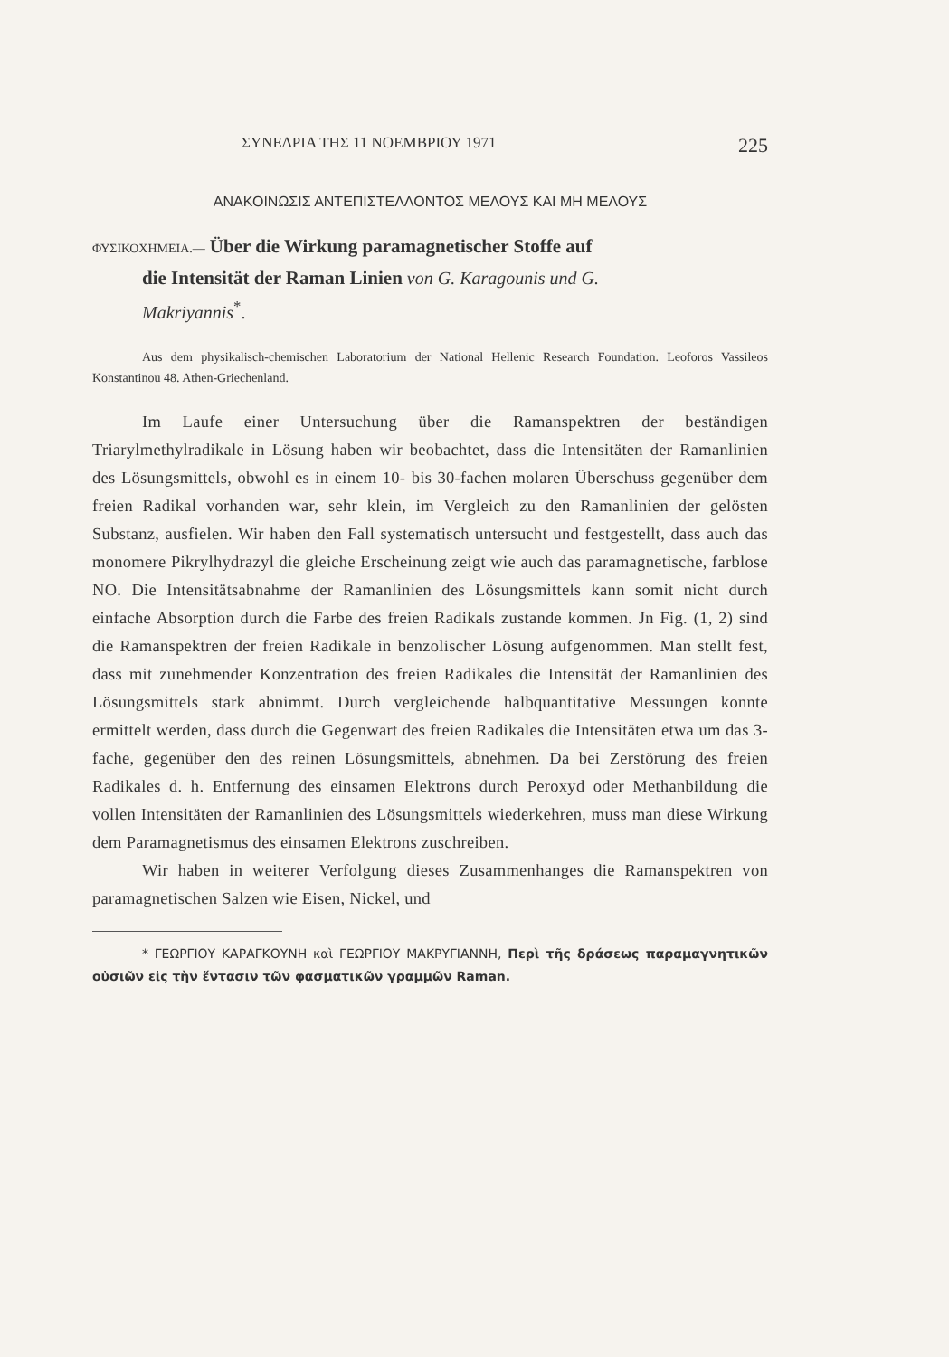ΣΥΝΕΔΡΙΑ ΤΗΣ 11 ΝΟΕΜΒΡΙΟΥ 1971 225
ΑΝΑΚΟΙΝΩΣΙΣ ΑΝΤΕΠΙΣΤΕΛΛΟΝΤΟΣ ΜΕΛΟΥΣ ΚΑΙ ΜΗ ΜΕΛΟΥΣ
ΦΥΣΙΚΟΧΗΜΕΙΑ.— Über die Wirkung paramagnetischer Stoffe auf
die Intensität der Raman Linien von G. Karagounis und G.
Makriyannis<sup>*</sup>.
Aus dem physikalisch-chemischen Laboratorium der National Hellenic Research Foundation. Leoforos Vassileos Konstantinou 48. Athen-Griechenland.
Im Laufe einer Untersuchung über die Ramanspektren der beständigen Triarylmethylradikale in Lösung haben wir beobachtet, dass die Intensitäten der Ramanlinien des Lösungsmittels, obwohl es in einem 10- bis 30-fachen molaren Überschuss gegenüber dem freien Radikal vorhanden war, sehr klein, im Vergleich zu den Ramanlinien der gelösten Substanz, ausfielen. Wir haben den Fall systematisch untersucht und festgestellt, dass auch das monomere Pikrylhydrazyl die gleiche Erscheinung zeigt wie auch das paramagnetische, farblose NO. Die Intensitätsabnahme der Ramanlinien des Lösungsmittels kann somit nicht durch einfache Absorption durch die Farbe des freien Radikals zustande kommen. Jn Fig. (1, 2) sind die Ramanspektren der freien Radikale in benzolischer Lösung aufgenommen. Man stellt fest, dass mit zunehmender Konzentration des freien Radikales die Intensität der Ramanlinien des Lösungsmittels stark abnimmt. Durch vergleichende halbquantitative Messungen konnte ermittelt werden, dass durch die Gegenwart des freien Radikales die Intensitäten etwa um das 3-fache, gegenüber den des reinen Lösungsmittels, abnehmen. Da bei Zerstörung des freien Radikales d. h. Entfernung des einsamen Elektrons durch Peroxyd oder Methanbildung die vollen Intensitäten der Ramanlinien des Lösungsmittels wiederkehren, muss man diese Wirkung dem Paramagnetismus des einsamen Elektrons zuschreiben.
Wir haben in weiterer Verfolgung dieses Zusammenhanges die Ramanspektren von paramagnetischen Salzen wie Eisen, Nickel, und
* ΓΕΩΡΓΙΟΥ ΚΑΡΑΓΚΟΥΝΗ καὶ ΓΕΩΡΓΙΟΥ ΜΑΚΡΥΓΙΑΝΝΗ, Περὶ τῆς δράσεως παραμαγνητικῶν οὐσιῶν εἰς τὴν ἔντασιν τῶν φασματικῶν γραμμῶν Raman.